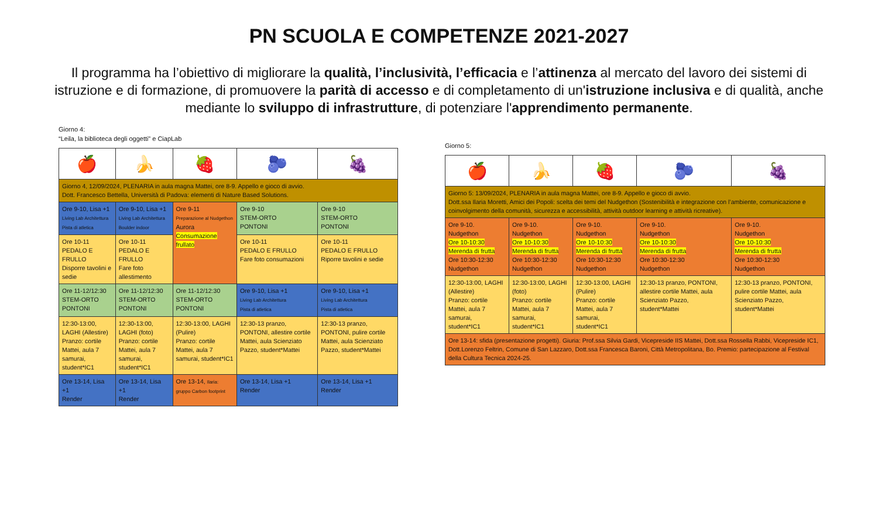PN SCUOLA E COMPETENZE 2021-2027
Il programma ha l’obiettivo di migliorare la qualità, l’inclusività, l’efficacia e l’attinenza al mercato del lavoro dei sistemi di istruzione e di formazione, di promuovere la parità di accesso e di completamento di un'istruzione inclusiva e di qualità, anche mediante lo sviluppo di infrastrutture, di potenziare l'apprendimento permanente.
Giorno 4:
“Leila, la biblioteca degli oggetti” e CiapLab
| 🍎 | 🍌 | 🍓 | 🫐 | 🍇 |
| Giorno 4, 12/09/2024, PLENARIA in aula magna Mattei, ore 8-9. Appello e gioco di avvio. Dott. Francesco Bettella, Università di Padova: elementi di Nature Based Solutions. | | | | |
| Ore 9-10, Lisa +1 Living Lab Architettura Pista di atletica | Ore 9-10, Lisa +1 Living Lab Architettura Boulder indoor | Ore 9-11 Preparazione al Nudgethon Aurora Consumazione frullato | Ore 9-10 STEM-ORTO PONTONI | Ore 9-10 STEM-ORTO PONTONI |
| Ore 10-11 PEDALO E FRULLO Disporre tavolini e sedie | Ore 10-11 PEDALO E FRULLO Fare foto allestimento | | Ore 10-11 PEDALO E FRULLO Fare foto consumazioni | Ore 10-11 PEDALO E FRULLO Riporre tavolini e sedie |
| Ore 11-12/12:30 STEM-ORTO PONTONI | Ore 11-12/12:30 STEM-ORTO PONTONI | Ore 11-12/12:30 STEM-ORTO PONTONI | Ore 9-10, Lisa +1 Living Lab Architettura Pista di atletica | Ore 9-10, Lisa +1 Living Lab Architettura Pista di atletica |
| 12:30-13:00, LAGHI (Allestire) Pranzo: cortile Mattei, aula 7 samurai, student*IC1 | 12:30-13:00, LAGHI (foto) Pranzo: cortile Mattei, aula 7 samurai, student*IC1 | 12:30-13:00, LAGHI (Pulire) Pranzo: cortile Mattei, aula 7 samurai, student*IC1 | 12:30-13 pranzo, PONTONI, allestire cortile Mattei, aula Scienziato Pazzo, student*Mattei | 12:30-13 pranzo, PONTONI, pulire cortile Mattei, aula Scienziato Pazzo, student*Mattei |
| Ore 13-14, Lisa +1 Render | Ore 13-14, Lisa +1 Render | Ore 13-14, Ilaria: gruppo Carbon footprint | Ore 13-14, Lisa +1 Render | Ore 13-14, Lisa +1 Render |
Giorno 5:
| 🍎 | 🍌 | 🍓 | 🫐 | 🍇 |
| Giorno 5: 13/09/2024, PLENARIA in aula magna Mattei, ore 8-9. Appello e gioco di avvio. Dott.ssa Ilaria Moretti, Amici dei Popoli: scelta dei temi del Nudgethon (Sostenibilità e integrazione con l’ambiente, comunicazione e coinvolgimento della comunità, sicurezza e accessibilità, attività outdoor learning e attività ricreative). | | | | |
| Ore 9-10. Nudgethon Ore 10-10:30 Merenda di frutta Ore 10:30-12:30 Nudgethon | Ore 9-10. Nudgethon Ore 10-10:30 Merenda di frutta Ore 10:30-12:30 Nudgethon | Ore 9-10. Nudgethon Ore 10-10:30 Merenda di frutta Ore 10:30-12:30 Nudgethon | Ore 9-10. Nudgethon Ore 10-10:30 Merenda di frutta Ore 10:30-12:30 Nudgethon | Ore 9-10. Nudgethon Ore 10-10:30 Merenda di frutta Ore 10:30-12:30 Nudgethon |
| 12:30-13:00, LAGHI (Allestire) Pranzo: cortile Mattei, aula 7 samurai, student*IC1 | 12:30-13:00, LAGHI (foto) Pranzo: cortile Mattei, aula 7 samurai, student*IC1 | 12:30-13:00, LAGHI (Pulire) Pranzo: cortile Mattei, aula 7 samurai, student*IC1 | 12:30-13 pranzo, PONTONI, allestire cortile Mattei, aula Scienziato Pazzo, student*Mattei | 12:30-13 pranzo, PONTONI, pulire cortile Mattei, aula Scienziato Pazzo, student*Mattei |
| Ore 13-14: sfida (presentazione progetti). Giuria: Prof.ssa Silvia Gardi, Vicepreside IIS Mattei, Dott.ssa Rossella Rabbi, Vicepreside IC1, Dott.Lorenzo Feltrin, Comune di San Lazzaro, Dott.ssa Francesca Baroni, Città Metropolitana, Bo. Premio: partecipazione al Festival della Cultura Tecnica 2024-25. | | | | |